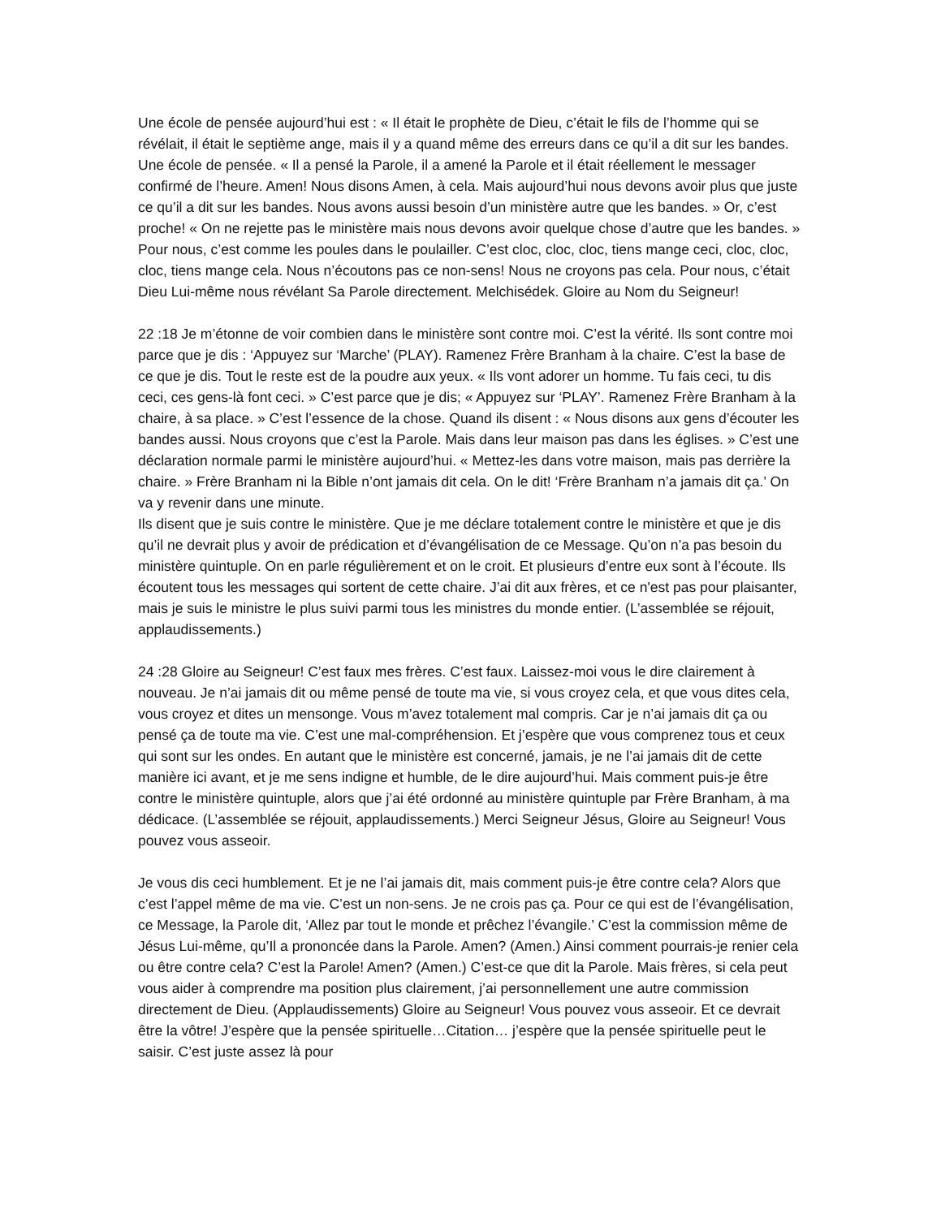Une école de pensée aujourd’hui est : « Il était le prophète de Dieu, c’était le fils de l’homme qui se révélait, il était le septième ange, mais il y a quand même des erreurs dans ce qu’il a dit sur les bandes. Une école de pensée. « Il a pensé la Parole, il a amené la Parole et il était réellement le messager confirmé de l’heure. Amen! Nous disons Amen, à cela. Mais aujourd’hui nous devons avoir plus que juste ce qu’il a dit sur les bandes. Nous avons aussi besoin d’un ministère autre que les bandes. » Or, c’est proche! « On ne rejette pas le ministère mais nous devons avoir quelque chose d’autre que les bandes. »
Pour nous, c’est comme les poules dans le poulailler. C’est cloc, cloc, cloc, tiens mange ceci, cloc, cloc, cloc, tiens mange cela. Nous n’écoutons pas ce non-sens! Nous ne croyons pas cela. Pour nous, c’était Dieu Lui-même nous révélant Sa Parole directement. Melchisédek. Gloire au Nom du Seigneur!
22 :18 Je m’étonne de voir combien dans le ministère sont contre moi. C’est la vérité. Ils sont contre moi parce que je dis : ‘Appuyez sur ‘Marche’ (PLAY). Ramenez Frère Branham à la chaire. C’est la base de ce que je dis. Tout le reste est de la poudre aux yeux. « Ils vont adorer un homme. Tu fais ceci, tu dis ceci, ces gens-là font ceci. » C’est parce que je dis; « Appuyez sur ‘PLAY’. Ramenez Frère Branham à la chaire, à sa place. » C’est l’essence de la chose. Quand ils disent : « Nous disons aux gens d’écouter les bandes aussi. Nous croyons que c’est la Parole. Mais dans leur maison pas dans les églises. » C’est une déclaration normale parmi le ministère aujourd’hui. « Mettez-les dans votre maison, mais pas derrière la chaire. » Frère Branham ni la Bible n’ont jamais dit cela. On le dit! ‘Frère Branham n’a jamais dit ça.’ On va y revenir dans une minute.
Ils disent que je suis contre le ministère. Que je me déclare totalement contre le ministère et que je dis qu’il ne devrait plus y avoir de prédication et d’évangélisation de ce Message. Qu’on n’a pas besoin du ministère quintuple. On en parle régulièrement et on le croit. Et plusieurs d’entre eux sont à l’écoute. Ils écoutent tous les messages qui sortent de cette chaire. J’ai dit aux frères, et ce n'est pas pour plaisanter, mais je suis le ministre le plus suivi parmi tous les ministres du monde entier. (L’assemblée se réjouit, applaudissements.)
24 :28 Gloire au Seigneur! C’est faux mes frères. C’est faux. Laissez-moi vous le dire clairement à nouveau. Je n’ai jamais dit ou même pensé de toute ma vie, si vous croyez cela, et que vous dites cela, vous croyez et dites un mensonge. Vous m’avez totalement mal compris. Car je n’ai jamais dit ça ou pensé ça de toute ma vie. C’est une mal-compréhension. Et j’espère que vous comprenez tous et ceux qui sont sur les ondes. En autant que le ministère est concerné, jamais, je ne l’ai jamais dit de cette manière ici avant, et je me sens indigne et humble, de le dire aujourd’hui. Mais comment puis-je être contre le ministère quintuple, alors que j’ai été ordonné au ministère quintuple par Frère Branham, à ma dédicace. (L’assemblée se réjouit, applaudissements.) Merci Seigneur Jésus, Gloire au Seigneur! Vous pouvez vous asseoir.
Je vous dis ceci humblement. Et je ne l’ai jamais dit, mais comment puis-je être contre cela? Alors que c’est l’appel même de ma vie. C’est un non-sens. Je ne crois pas ça. Pour ce qui est de l’évangélisation, ce Message, la Parole dit, ‘Allez par tout le monde et prêchez l’évangile.’ C’est la commission même de Jésus Lui-même, qu’Il a prononcée dans la Parole. Amen? (Amen.) Ainsi comment pourrais-je renier cela ou être contre cela? C’est la Parole! Amen? (Amen.) C’est-ce que dit la Parole. Mais frères, si cela peut vous aider à comprendre ma position plus clairement, j’ai personnellement une autre commission directement de Dieu. (Applaudissements) Gloire au Seigneur! Vous pouvez vous asseoir. Et ce devrait être la vôtre! J’espère que la pensée spirituelle…Citation… j’espère que la pensée spirituelle peut le saisir. C’est juste assez là pour